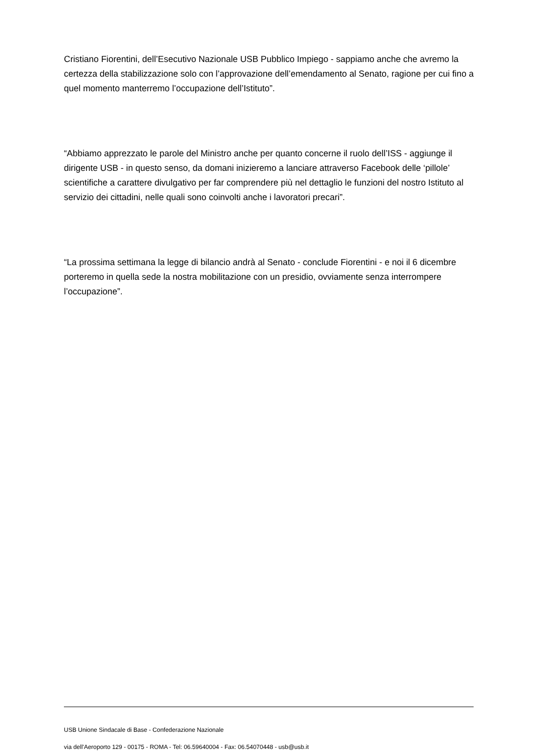Cristiano Fiorentini, dell’Esecutivo Nazionale USB Pubblico Impiego - sappiamo anche che avremo la certezza della stabilizzazione solo con l’approvazione dell’emendamento al Senato, ragione per cui fino a quel momento manterremo l’occupazione dell’Istituto”.
“Abbiamo apprezzato le parole del Ministro anche per quanto concerne il ruolo dell’ISS - aggiunge il dirigente USB - in questo senso, da domani inizieremo a lanciare attraverso Facebook delle ‘pillole’ scientifiche a carattere divulgativo per far comprendere più nel dettaglio le funzioni del nostro Istituto al servizio dei cittadini, nelle quali sono coinvolti anche i lavoratori precari”.
“La prossima settimana la legge di bilancio andrà al Senato - conclude Fiorentini - e noi il 6 dicembre porteremo in quella sede la nostra mobilitazione con un presidio, ovviamente senza interrompere l’occupazione”.
USB Unione Sindacale di Base - Confederazione Nazionale
via dell'Aeroporto 129 - 00175 - ROMA - Tel: 06.59640004 - Fax: 06.54070448 - usb@usb.it